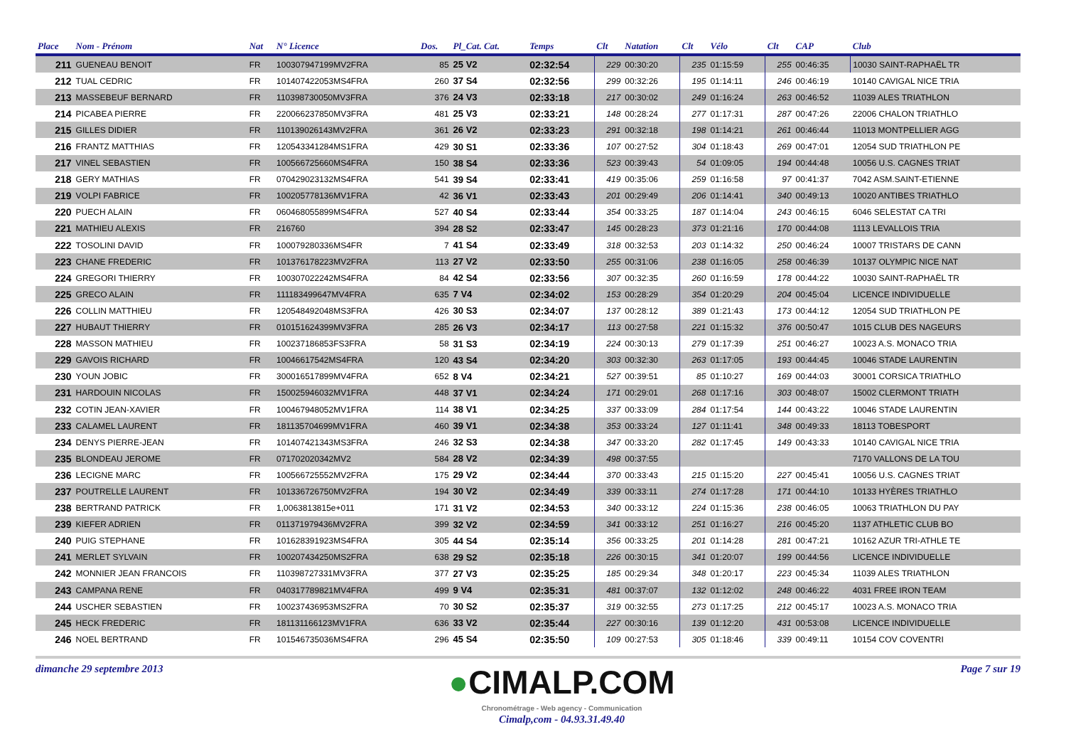| Place | Nom - Prénom | Nat | N° Licence | Dos. | Pl_Cat. Cat. | Temps | Clt | Natation | Clt | Vélo | Clt | CAP | Club |
| --- | --- | --- | --- | --- | --- | --- | --- | --- | --- | --- | --- | --- | --- |
| 211 | GUENEAU BENOIT | FR | 100307947199MV2FRA | 85 | 25 V2 | 02:32:54 | 229 | 00:30:20 | 235 | 01:15:59 | 255 | 00:46:35 | 10030 SAINT-RAPHAËL TR |
| 212 | TUAL CEDRIC | FR | 101407422053MS4FRA | 260 | 37 S4 | 02:32:56 | 299 | 00:32:26 | 195 | 01:14:11 | 246 | 00:46:19 | 10140 CAVIGAL NICE TRIA |
| 213 | MASSEBEUF BERNARD | FR | 110398730050MV3FRA | 376 | 24 V3 | 02:33:18 | 217 | 00:30:02 | 249 | 01:16:24 | 263 | 00:46:52 | 11039 ALES TRIATHLON |
| 214 | PICABEA PIERRE | FR | 220066237850MV3FRA | 481 | 25 V3 | 02:33:21 | 148 | 00:28:24 | 277 | 01:17:31 | 287 | 00:47:26 | 22006 CHALON TRIATHLO |
| 215 | GILLES DIDIER | FR | 110139026143MV2FRA | 361 | 26 V2 | 02:33:23 | 291 | 00:32:18 | 198 | 01:14:21 | 261 | 00:46:44 | 11013 MONTPELLIER AGG |
| 216 | FRANTZ MATTHIAS | FR | 120543341284MS1FRA | 429 | 30 S1 | 02:33:36 | 107 | 00:27:52 | 304 | 01:18:43 | 269 | 00:47:01 | 12054 SUD TRIATHLON PE |
| 217 | VINEL SEBASTIEN | FR | 100566725660MS4FRA | 150 | 38 S4 | 02:33:36 | 523 | 00:39:43 | 54 | 01:09:05 | 194 | 00:44:48 | 10056 U.S. CAGNES TRIAT |
| 218 | GERY MATHIAS | FR | 070429023132MS4FRA | 541 | 39 S4 | 02:33:41 | 419 | 00:35:06 | 259 | 01:16:58 | 97 | 00:41:37 | 7042 ASM.SAINT-ETIENNE |
| 219 | VOLPI FABRICE | FR | 100205778136MV1FRA | 42 | 36 V1 | 02:33:43 | 201 | 00:29:49 | 206 | 01:14:41 | 340 | 00:49:13 | 10020 ANTIBES TRIATHLO |
| 220 | PUECH ALAIN | FR | 060468055899MS4FRA | 527 | 40 S4 | 02:33:44 | 354 | 00:33:25 | 187 | 01:14:04 | 243 | 00:46:15 | 6046 SELESTAT CA TRI |
| 221 | MATHIEU ALEXIS | FR | 216760 | 394 | 28 S2 | 02:33:47 | 145 | 00:28:23 | 373 | 01:21:16 | 170 | 00:44:08 | 1113 LEVALLOIS TRIA |
| 222 | TOSOLINI DAVID | FR | 100079280336MS4FR | 7 | 41 S4 | 02:33:49 | 318 | 00:32:53 | 203 | 01:14:32 | 250 | 00:46:24 | 10007 TRISTARS DE CANN |
| 223 | CHANE FREDERIC | FR | 101376178223MV2FRA | 113 | 27 V2 | 02:33:50 | 255 | 00:31:06 | 238 | 01:16:05 | 258 | 00:46:39 | 10137 OLYMPIC NICE NAT |
| 224 | GREGORI THIERRY | FR | 100307022242MS4FRA | 84 | 42 S4 | 02:33:56 | 307 | 00:32:35 | 260 | 01:16:59 | 178 | 00:44:22 | 10030 SAINT-RAPHAËL TR |
| 225 | GRECO ALAIN | FR | 111183499647MV4FRA | 635 | 7 V4 | 02:34:02 | 153 | 00:28:29 | 354 | 01:20:29 | 204 | 00:45:04 | LICENCE INDIVIDUELLE |
| 226 | COLLIN MATTHIEU | FR | 120548492048MS3FRA | 426 | 30 S3 | 02:34:07 | 137 | 00:28:12 | 389 | 01:21:43 | 173 | 00:44:12 | 12054 SUD TRIATHLON PE |
| 227 | HUBAUT THIERRY | FR | 010151624399MV3FRA | 285 | 26 V3 | 02:34:17 | 113 | 00:27:58 | 221 | 01:15:32 | 376 | 00:50:47 | 1015 CLUB DES NAGEURS |
| 228 | MASSON MATHIEU | FR | 100237186853FS3FRA | 58 | 31 S3 | 02:34:19 | 224 | 00:30:13 | 279 | 01:17:39 | 251 | 00:46:27 | 10023 A.S. MONACO TRIA |
| 229 | GAVOIS RICHARD | FR | 10046617542MS4FRA | 120 | 43 S4 | 02:34:20 | 303 | 00:32:30 | 263 | 01:17:05 | 193 | 00:44:45 | 10046 STADE LAURENTIN |
| 230 | YOUN JOBIC | FR | 300016517899MV4FRA | 652 | 8 V4 | 02:34:21 | 527 | 00:39:51 | 85 | 01:10:27 | 169 | 00:44:03 | 30001 CORSICA TRIATHLO |
| 231 | HARDOUIN NICOLAS | FR | 150025946032MV1FRA | 448 | 37 V1 | 02:34:24 | 171 | 00:29:01 | 268 | 01:17:16 | 303 | 00:48:07 | 15002 CLERMONT TRIATH |
| 232 | COTIN JEAN-XAVIER | FR | 100467948052MV1FRA | 114 | 38 V1 | 02:34:25 | 337 | 00:33:09 | 284 | 01:17:54 | 144 | 00:43:22 | 10046 STADE LAURENTIN |
| 233 | CALAMEL LAURENT | FR | 181135704699MV1FRA | 460 | 39 V1 | 02:34:38 | 353 | 00:33:24 | 127 | 01:11:41 | 348 | 00:49:33 | 18113 TOBESPORT |
| 234 | DENYS PIERRE-JEAN | FR | 101407421343MS3FRA | 246 | 32 S3 | 02:34:38 | 347 | 00:33:20 | 282 | 01:17:45 | 149 | 00:43:33 | 10140 CAVIGAL NICE TRIA |
| 235 | BLONDEAU JEROME | FR | 071702020342MV2 | 584 | 28 V2 | 02:34:39 | 498 | 00:37:55 | | | | | 7170 VALLONS DE LA TOU |
| 236 | LECIGNE MARC | FR | 100566725552MV2FRA | 175 | 29 V2 | 02:34:44 | 370 | 00:33:43 | 215 | 01:15:20 | 227 | 00:45:41 | 10056 U.S. CAGNES TRIAT |
| 237 | POUTRELLE LAURENT | FR | 101336726750MV2FRA | 194 | 30 V2 | 02:34:49 | 339 | 00:33:11 | 274 | 01:17:28 | 171 | 00:44:10 | 10133 HYÈRES TRIATHLO |
| 238 | BERTRAND PATRICK | FR | 1,0063813815e+011 | 171 | 31 V2 | 02:34:53 | 340 | 00:33:12 | 224 | 01:15:36 | 238 | 00:46:05 | 10063 TRIATHLON DU PAY |
| 239 | KIEFER ADRIEN | FR | 011371979436MV2FRA | 399 | 32 V2 | 02:34:59 | 341 | 00:33:12 | 251 | 01:16:27 | 216 | 00:45:20 | 1137 ATHLETIC CLUB BO |
| 240 | PUIG STEPHANE | FR | 101628391923MS4FRA | 305 | 44 S4 | 02:35:14 | 356 | 00:33:25 | 201 | 01:14:28 | 281 | 00:47:21 | 10162 AZUR TRI-ATHLE TE |
| 241 | MERLET SYLVAIN | FR | 100207434250MS2FRA | 638 | 29 S2 | 02:35:18 | 226 | 00:30:15 | 341 | 01:20:07 | 199 | 00:44:56 | LICENCE INDIVIDUELLE |
| 242 | MONNIER JEAN FRANCOIS | FR | 110398727331MV3FRA | 377 | 27 V3 | 02:35:25 | 185 | 00:29:34 | 348 | 01:20:17 | 223 | 00:45:34 | 11039 ALES TRIATHLON |
| 243 | CAMPANA RENE | FR | 040317789821MV4FRA | 499 | 9 V4 | 02:35:31 | 481 | 00:37:07 | 132 | 01:12:02 | 248 | 00:46:22 | 4031 FREE IRON TEAM |
| 244 | USCHER SEBASTIEN | FR | 100237436953MS2FRA | 70 | 30 S2 | 02:35:37 | 319 | 00:32:55 | 273 | 01:17:25 | 212 | 00:45:17 | 10023 A.S. MONACO TRIA |
| 245 | HECK FREDERIC | FR | 181131166123MV1FRA | 636 | 33 V2 | 02:35:44 | 227 | 00:30:16 | 139 | 01:12:20 | 431 | 00:53:08 | LICENCE INDIVIDUELLE |
| 246 | NOEL BERTRAND | FR | 101546735036MS4FRA | 296 | 45 S4 | 02:35:50 | 109 | 00:27:53 | 305 | 01:18:46 | 339 | 00:49:11 | 10154 COV COVENTRI |
dimanche 29 septembre 2013
●CIMALP.COM
Chronométrage - Web agency - Communication
Cimalp,com - 04.93.31.49.40
Page 7 sur 19